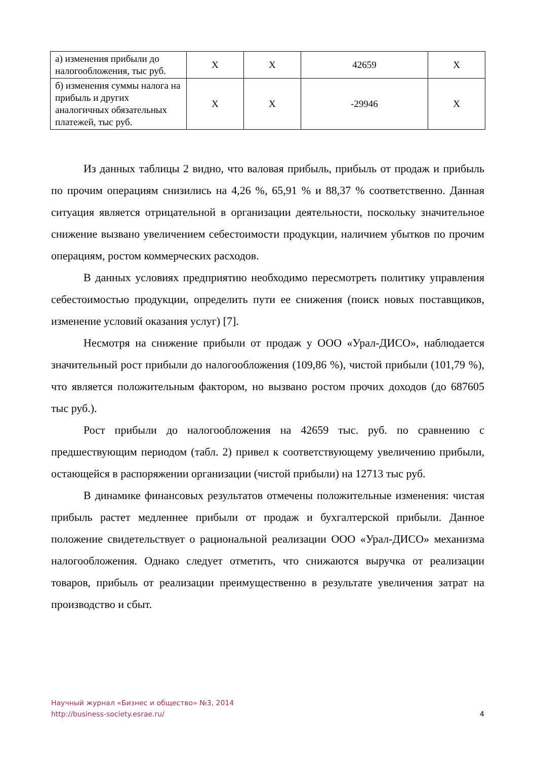| а) изменения прибыли до налогообложения, тыс руб. | X | X | 42659 | X |
| б) изменения суммы налога на прибыль и других аналогичных обязательных платежей, тыс руб. | X | X | -29946 | X |
Из данных таблицы 2 видно, что валовая прибыль, прибыль от продаж и прибыль по прочим операциям снизились на 4,26 %, 65,91 % и 88,37 % соответственно. Данная ситуация является отрицательной в организации деятельности, поскольку значительное снижение вызвано увеличением себестоимости продукции, наличием убытков по прочим операциям, ростом коммерческих расходов.
В данных условиях предприятию необходимо пересмотреть политику управления себестоимостью продукции, определить пути ее снижения (поиск новых поставщиков, изменение условий оказания услуг) [7].
Несмотря на снижение прибыли от продаж у ООО «Урал-ДИСО», наблюдается значительный рост прибыли до налогообложения (109,86 %), чистой прибыли (101,79 %), что является положительным фактором, но вызвано ростом прочих доходов (до 687605 тыс руб.).
Рост прибыли до налогообложения на 42659 тыс. руб. по сравнению с предшествующим периодом (табл. 2) привел к соответствующему увеличению прибыли, остающейся в распоряжении организации (чистой прибыли) на 12713 тыс руб.
В динамике финансовых результатов отмечены положительные изменения: чистая прибыль растет медленнее прибыли от продаж и бухгалтерской прибыли. Данное положение свидетельствует о рациональной реализации ООО «Урал-ДИСО» механизма налогообложения. Однако следует отметить, что снижаются выручка от реализации товаров, прибыль от реализации преимущественно в результате увеличения затрат на производство и сбыт.
Научный журнал «Бизнес и общество» №3, 2014
http://business-society.esrae.ru/
4